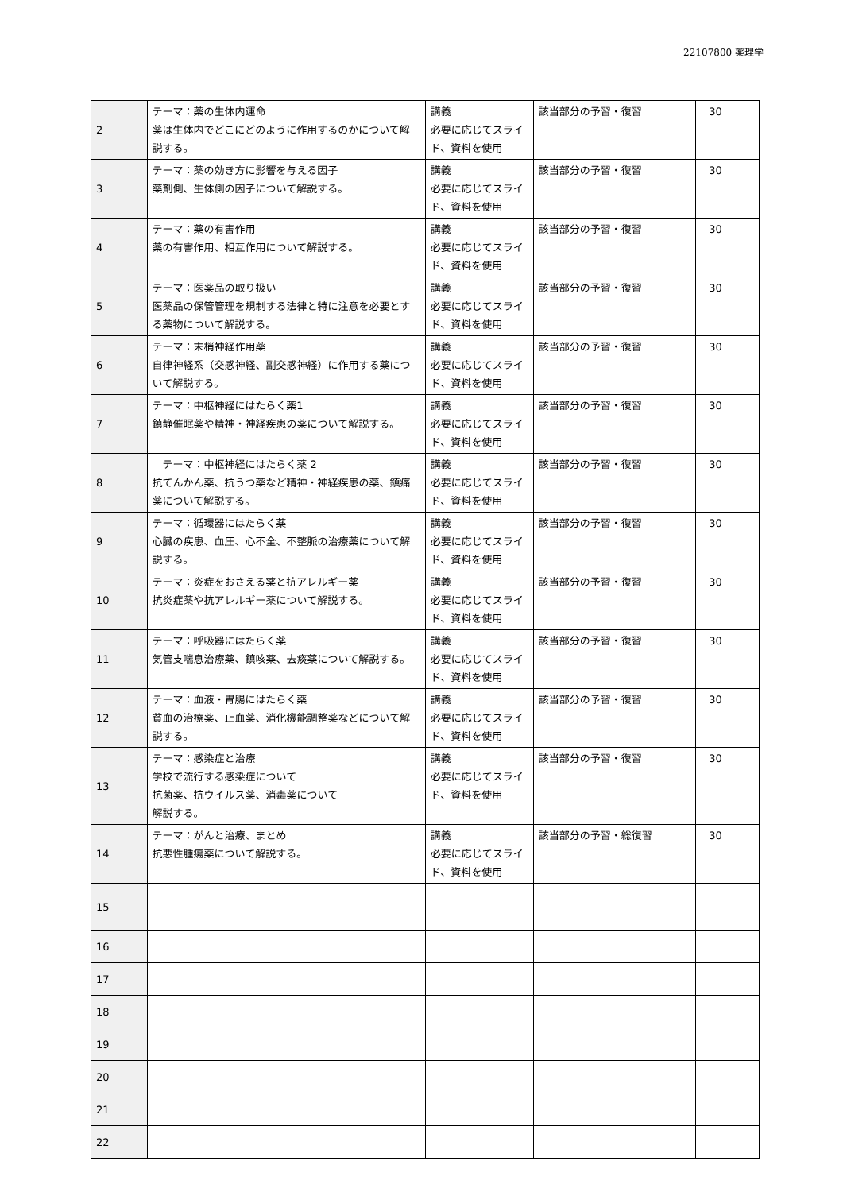22107800 薬理学
| 2 | テーマ：薬の生体内運命 薬は生体内でどこにどのように作用するのかについて解説する。 | 講義 必要に応じてスライド、資料を使用 | 該当部分の予習・復習 | 30 |
| 3 | テーマ：薬の効き方に影響を与える因子 薬剤側、生体側の因子について解説する。 | 講義 必要に応じてスライド、資料を使用 | 該当部分の予習・復習 | 30 |
| 4 | テーマ：薬の有害作用 薬の有害作用、相互作用について解説する。 | 講義 必要に応じてスライド、資料を使用 | 該当部分の予習・復習 | 30 |
| 5 | テーマ：医薬品の取り扱い 医薬品の保管管理を規制する法律と特に注意を必要とする薬物について解説する。 | 講義 必要に応じてスライド、資料を使用 | 該当部分の予習・復習 | 30 |
| 6 | テーマ：末梢神経作用薬 自律神経系（交感神経、副交感神経）に作用する薬について解説する。 | 講義 必要に応じてスライド、資料を使用 | 該当部分の予習・復習 | 30 |
| 7 | テーマ：中枢神経にはたらく薬1 鎮静催眠薬や精神・神経疾患の薬について解説する。 | 講義 必要に応じてスライド、資料を使用 | 該当部分の予習・復習 | 30 |
| 8 | テーマ：中枢神経にはたらく薬 2 抗てんかん薬、抗うつ薬など精神・神経疾患の薬、鎮痛薬について解説する。 | 講義 必要に応じてスライド、資料を使用 | 該当部分の予習・復習 | 30 |
| 9 | テーマ：循環器にはたらく薬 心臓の疾患、血圧、心不全、不整脈の治療薬について解説する。 | 講義 必要に応じてスライド、資料を使用 | 該当部分の予習・復習 | 30 |
| 10 | テーマ：炎症をおさえる薬と抗アレルギー薬 抗炎症薬や抗アレルギー薬について解説する。 | 講義 必要に応じてスライド、資料を使用 | 該当部分の予習・復習 | 30 |
| 11 | テーマ：呼吸器にはたらく薬 気管支喘息治療薬、鎮咳薬、去痰薬について解説する。 | 講義 必要に応じてスライド、資料を使用 | 該当部分の予習・復習 | 30 |
| 12 | テーマ：血液・胃腸にはたらく薬 貧血の治療薬、止血薬、消化機能調整薬などについて解説する。 | 講義 必要に応じてスライド、資料を使用 | 該当部分の予習・復習 | 30 |
| 13 | テーマ：感染症と治療 学校で流行する感染症について 抗菌薬、抗ウイルス薬、消毒薬について 解説する。 | 講義 必要に応じてスライド、資料を使用 | 該当部分の予習・復習 | 30 |
| 14 | テーマ：がんと治療、まとめ 抗悪性腫瘍薬について解説する。 | 講義 必要に応じてスライド、資料を使用 | 該当部分の予習・総復習 | 30 |
| 15 | | | | |
| 16 | | | | |
| 17 | | | | |
| 18 | | | | |
| 19 | | | | |
| 20 | | | | |
| 21 | | | | |
| 22 | | | | |